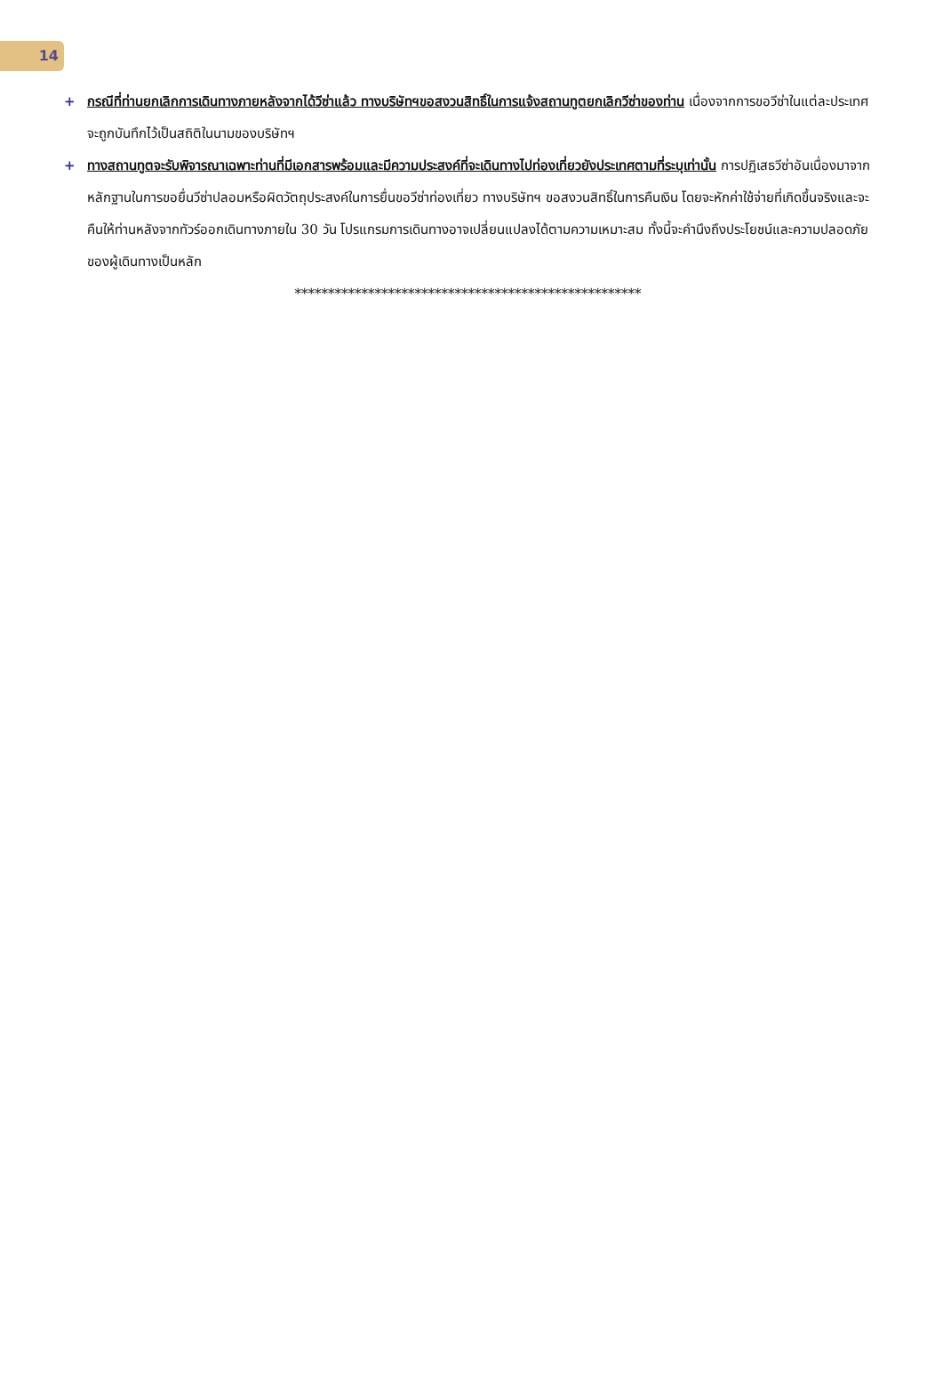14
+ กรณีที่ท่านยกเลิกการเดินทางภายหลังจากได้วีซ่าแล้ว ทางบริษัทฯขอสงวนสิทธิ์ในการแจ้งสถานทูตยกเลิกวีซ่าของท่าน เนื่องจากการขอวีซ่าในแต่ละประเทศจะถูกบันทึกไว้เป็นสถิติในนามของบริษัทฯ
+ ทางสถานทูตจะรับพิจารณาเฉพาะท่านที่มีเอกสารพร้อมและมีความประสงค์ที่จะเดินทางไปท่องเที่ยวยังประเทศตามที่ระบุเท่านั้น การปฏิเสธวีซ่าอันเนื่องมาจากหลักฐานในการขอยื่นวีซ่าปลอมหรือผิดวัตถุประสงค์ในการยื่นขอวีซ่าท่องเที่ยว ทางบริษัทฯ ขอสงวนสิทธิ์ในการคืนเงิน โดยจะหักค่าใช้จ่ายที่เกิดขึ้นจริงและจะคืนให้ท่านหลังจากทัวร์ออกเดินทางภายใน 30 วัน โปรแกรมการเดินทางอาจเปลี่ยนแปลงได้ตามความเหมาะสม ทั้งนี้จะคำนึงถึงประโยชน์และความปลอดภัยของผู้เดินทางเป็นหลัก
****************************************************